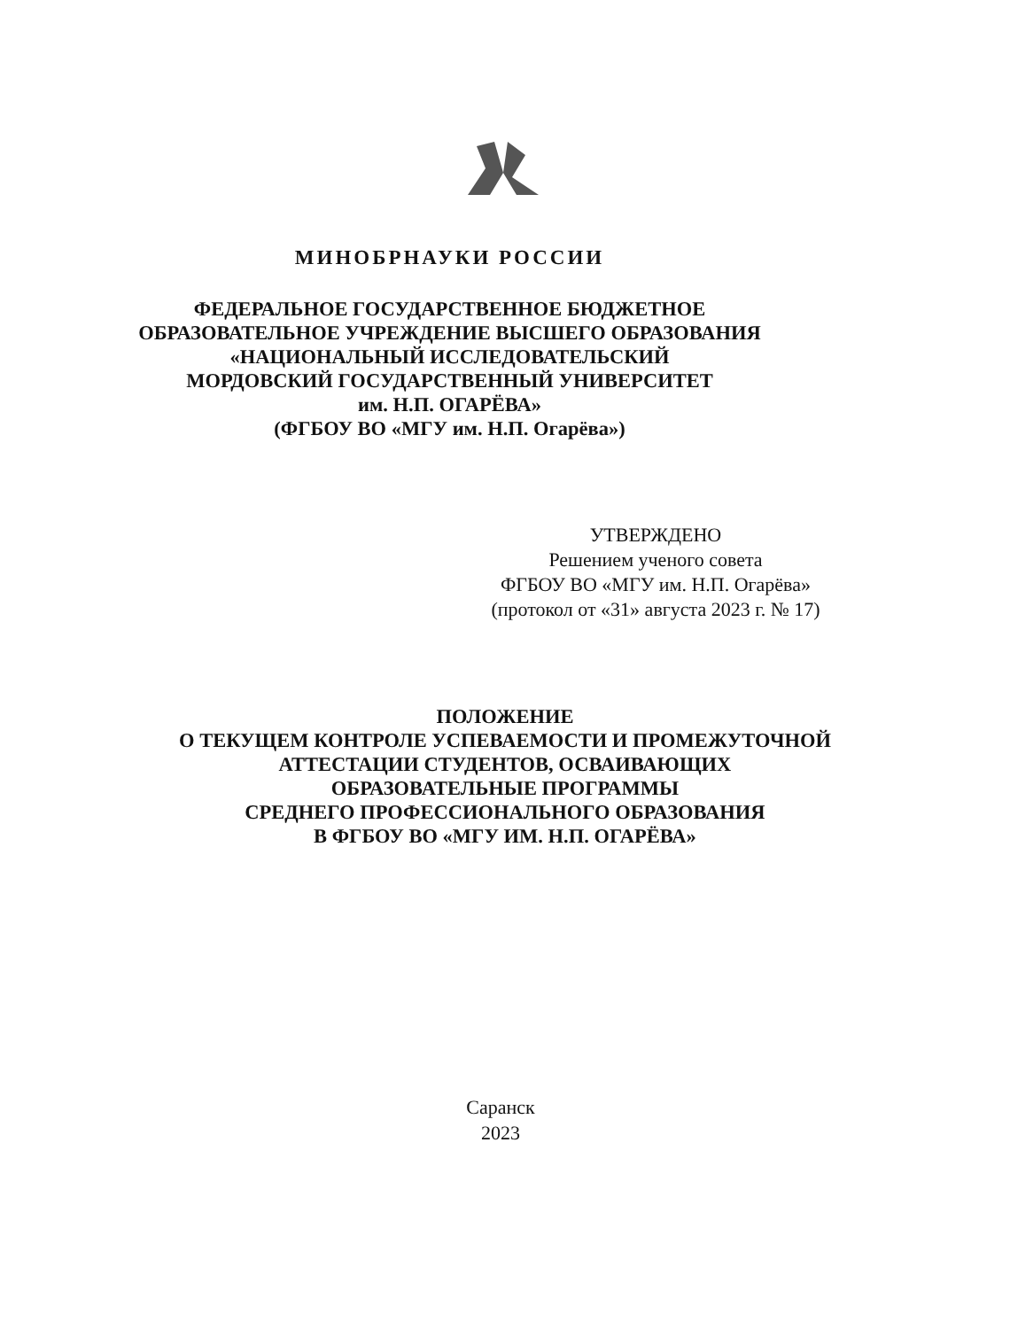МИНОБРНАУКИ РОССИИ
ФЕДЕРАЛЬНОЕ ГОСУДАРСТВЕННОЕ БЮДЖЕТНОЕ
ОБРАЗОВАТЕЛЬНОЕ УЧРЕЖДЕНИЕ ВЫСШЕГО ОБРАЗОВАНИЯ
«НАЦИОНАЛЬНЫЙ ИССЛЕДОВАТЕЛЬСКИЙ
МОРДОВСКИЙ ГОСУДАРСТВЕННЫЙ УНИВЕРСИТЕТ
им. Н.П. ОГАРЁВА»
(ФГБОУ ВО «МГУ им. Н.П. Огарёва»)
УТВЕРЖДЕНО
Решением ученого совета
ФГБОУ ВО «МГУ им. Н.П. Огарёва»
(протокол от «31» августа 2023 г. № 17)
ПОЛОЖЕНИЕ
О ТЕКУЩЕМ КОНТРОЛЕ УСПЕВАЕМОСТИ И ПРОМЕЖУТОЧНОЙ
АТТЕСТАЦИИ СТУДЕНТОВ, ОСВАИВАЮЩИХ
ОБРАЗОВАТЕЛЬНЫЕ ПРОГРАММЫ
СРЕДНЕГО ПРОФЕССИОНАЛЬНОГО ОБРАЗОВАНИЯ
В ФГБОУ ВО «МГУ ИМ. Н.П. ОГАРЁВА»
Саранск
2023